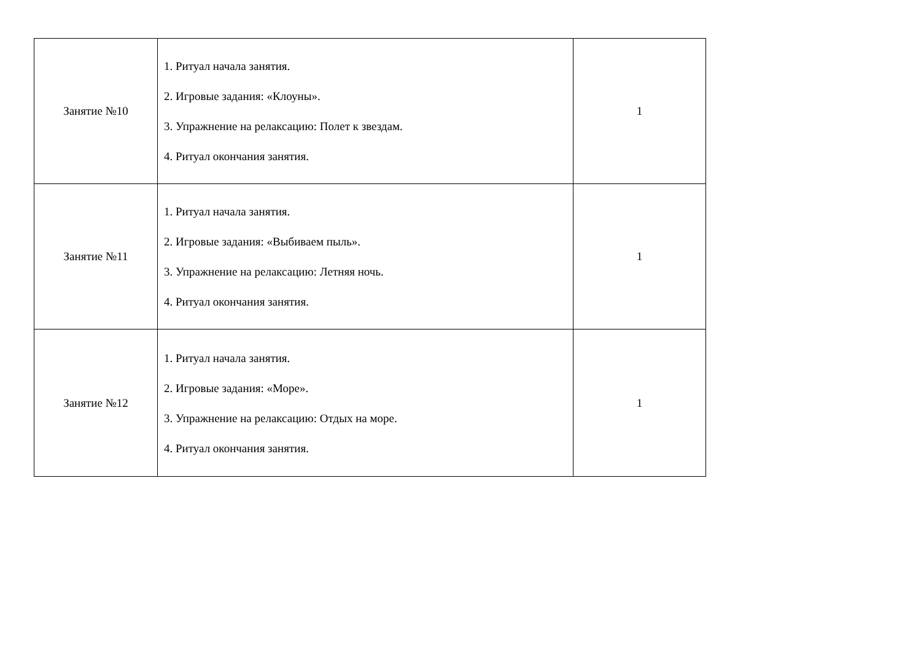| Занятие №10 | 1. Ритуал начала занятия. 2. Игровые задания: «Клоуны». 3. Упражнение на релаксацию: Полет к звездам. 4. Ритуал окончания занятия. | 1 |
| Занятие №11 | 1. Ритуал начала занятия. 2. Игровые задания: «Выбиваем пыль». 3. Упражнение на релаксацию: Летняя ночь. 4. Ритуал окончания занятия. | 1 |
| Занятие №12 | 1. Ритуал начала занятия. 2. Игровые задания: «Море». 3. Упражнение на релаксацию: Отдых на море. 4. Ритуал окончания занятия. | 1 |